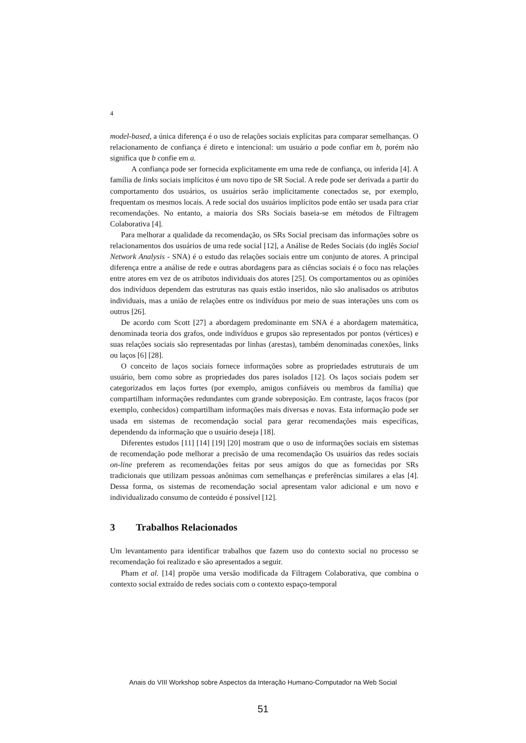4
model-based, a única diferença é o uso de relações sociais explícitas para comparar semelhanças. O relacionamento de confiança é direto e intencional: um usuário a pode confiar em b, porém não significa que b confie em a.
A confiança pode ser fornecida explicitamente em uma rede de confiança, ou inferida [4]. A família de links sociais implícitos é um novo tipo de SR Social. A rede pode ser derivada a partir do comportamento dos usuários, os usuários serão implicitamente conectados se, por exemplo, frequentam os mesmos locais. A rede social dos usuários implícitos pode então ser usada para criar recomendações. No entanto, a maioria dos SRs Sociais baseia-se em métodos de Filtragem Colaborativa [4].
Para melhorar a qualidade da recomendação, os SRs Social precisam das informações sobre os relacionamentos dos usuários de uma rede social [12], a Análise de Redes Sociais (do inglês Social Network Analysis - SNA) é o estudo das relações sociais entre um conjunto de atores. A principal diferença entre a análise de rede e outras abordagens para as ciências sociais é o foco nas relações entre atores em vez de os atributos individuais dos atores [25]. Os comportamentos ou as opiniões dos indivíduos dependem das estruturas nas quais estão inseridos, não são analisados os atributos individuais, mas a união de relações entre os indivíduos por meio de suas interações uns com os outros [26].
De acordo com Scott [27] a abordagem predominante em SNA é a abordagem matemática, denominada teoria dos grafos, onde indivíduos e grupos são representados por pontos (vértices) e suas relações sociais são representadas por linhas (arestas), também denominadas conexões, links ou laços [6] [28].
O conceito de laços sociais fornece informações sobre as propriedades estruturais de um usuário, bem como sobre as propriedades dos pares isolados [12]. Os laços sociais podem ser categorizados em laços fortes (por exemplo, amigos confiáveis ou membros da família) que compartilham informações redundantes com grande sobreposição. Em contraste, laços fracos (por exemplo, conhecidos) compartilham informações mais diversas e novas. Esta informação pode ser usada em sistemas de recomendação social para gerar recomendações mais específicas, dependendo da informação que o usuário deseja [18].
Diferentes estudos [11] [14] [19] [20] mostram que o uso de informações sociais em sistemas de recomendação pode melhorar a precisão de uma recomendação Os usuários das redes sociais on-line preferem as recomendações feitas por seus amigos do que as fornecidas por SRs tradicionais que utilizam pessoas anônimas com semelhanças e preferências similares a elas [4]. Dessa forma, os sistemas de recomendação social apresentam valor adicional e um novo e individualizado consumo de conteúdo é possível [12].
3 Trabalhos Relacionados
Um levantamento para identificar trabalhos que fazem uso do contexto social no processo se recomendação foi realizado e são apresentados a seguir.
Pham et al. [14] propõe uma versão modificada da Filtragem Colaborativa, que combina o contexto social extraído de redes sociais com o contexto espaço-temporal
Anais do VIII Workshop sobre Aspectos da Interação Humano-Computador na Web Social
51